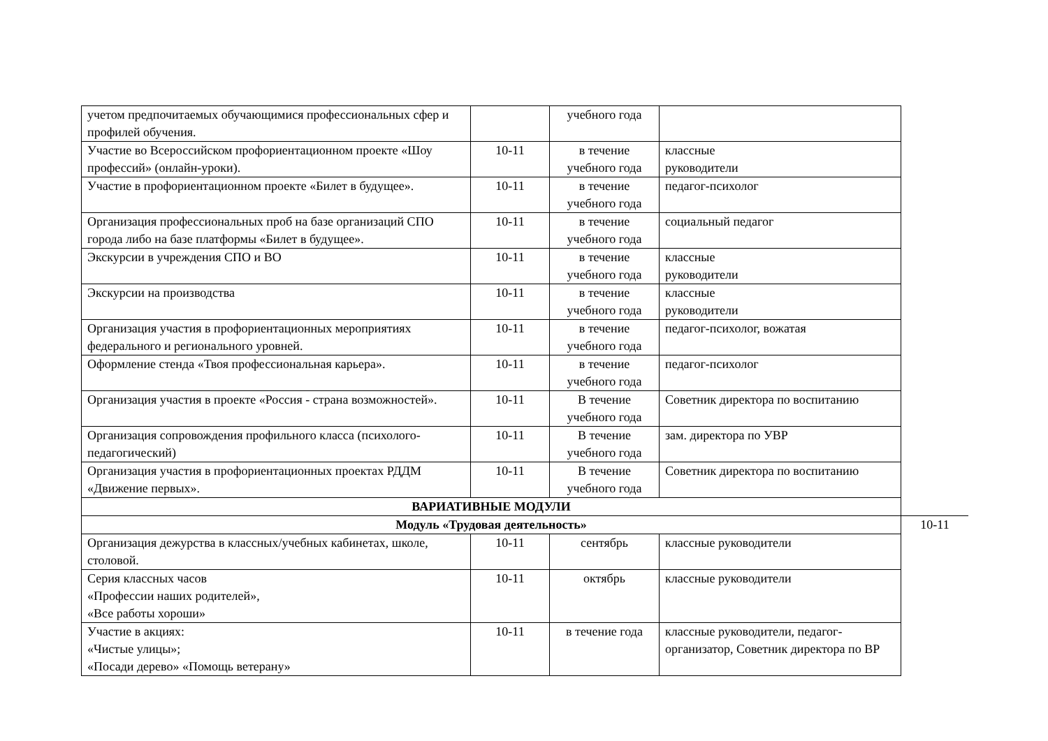| учетом предпочитаемых обучающимися профессиональных сфер и профилей обучения. | | учебного года | | |
| Участие во Всероссийском профориентационном проекте «Шоу профессий» (онлайн-уроки). | 10-11 | в течение учебного года | классные руководители | |
| Участие в профориентационном проекте «Билет в будущее». | 10-11 | в течение учебного года | педагог-психолог | |
| Организация профессиональных проб на базе организаций СПО города либо на базе платформы «Билет в будущее». | 10-11 | в течение учебного года | социальный педагог | |
| Экскурсии в учреждения СПО и ВО | 10-11 | в течение учебного года | классные руководители | |
| Экскурсии на производства | 10-11 | в течение учебного года | классные руководители | |
| Организация участия в профориентационных мероприятиях федерального и регионального уровней. | 10-11 | в течение учебного года | педагог-психолог, вожатая | |
| Оформление стенда «Твоя профессиональная карьера». | 10-11 | в течение учебного года | педагог-психолог | |
| Организация участия в проекте «Россия - страна возможностей». | 10-11 | В течение учебного года | Советник директора по воспитанию | |
| Организация сопровождения профильного класса (психолого-педагогический) | 10-11 | В течение учебного года | зам. директора по УВР | |
| Организация участия в профориентационных проектах РДДМ «Движение первых». | 10-11 | В течение учебного года | Советник директора по воспитанию | |
| ВАРИАТИВНЫЕ МОДУЛИ | | | | |
| Модуль «Трудовая деятельность» | | | | 10-11 |
| Организация дежурства в классных/учебных кабинетах, школе, столовой. | 10-11 | сентябрь | классные руководители | |
| Серия классных часов «Профессии наших родителей», «Все работы хороши» | 10-11 | октябрь | классные руководители | |
| Участие в акциях: «Чистые улицы»; «Посади дерево» «Помощь ветерану» | 10-11 | в течение года | классные руководители, педагог-организатор, Советник директора по ВР | |